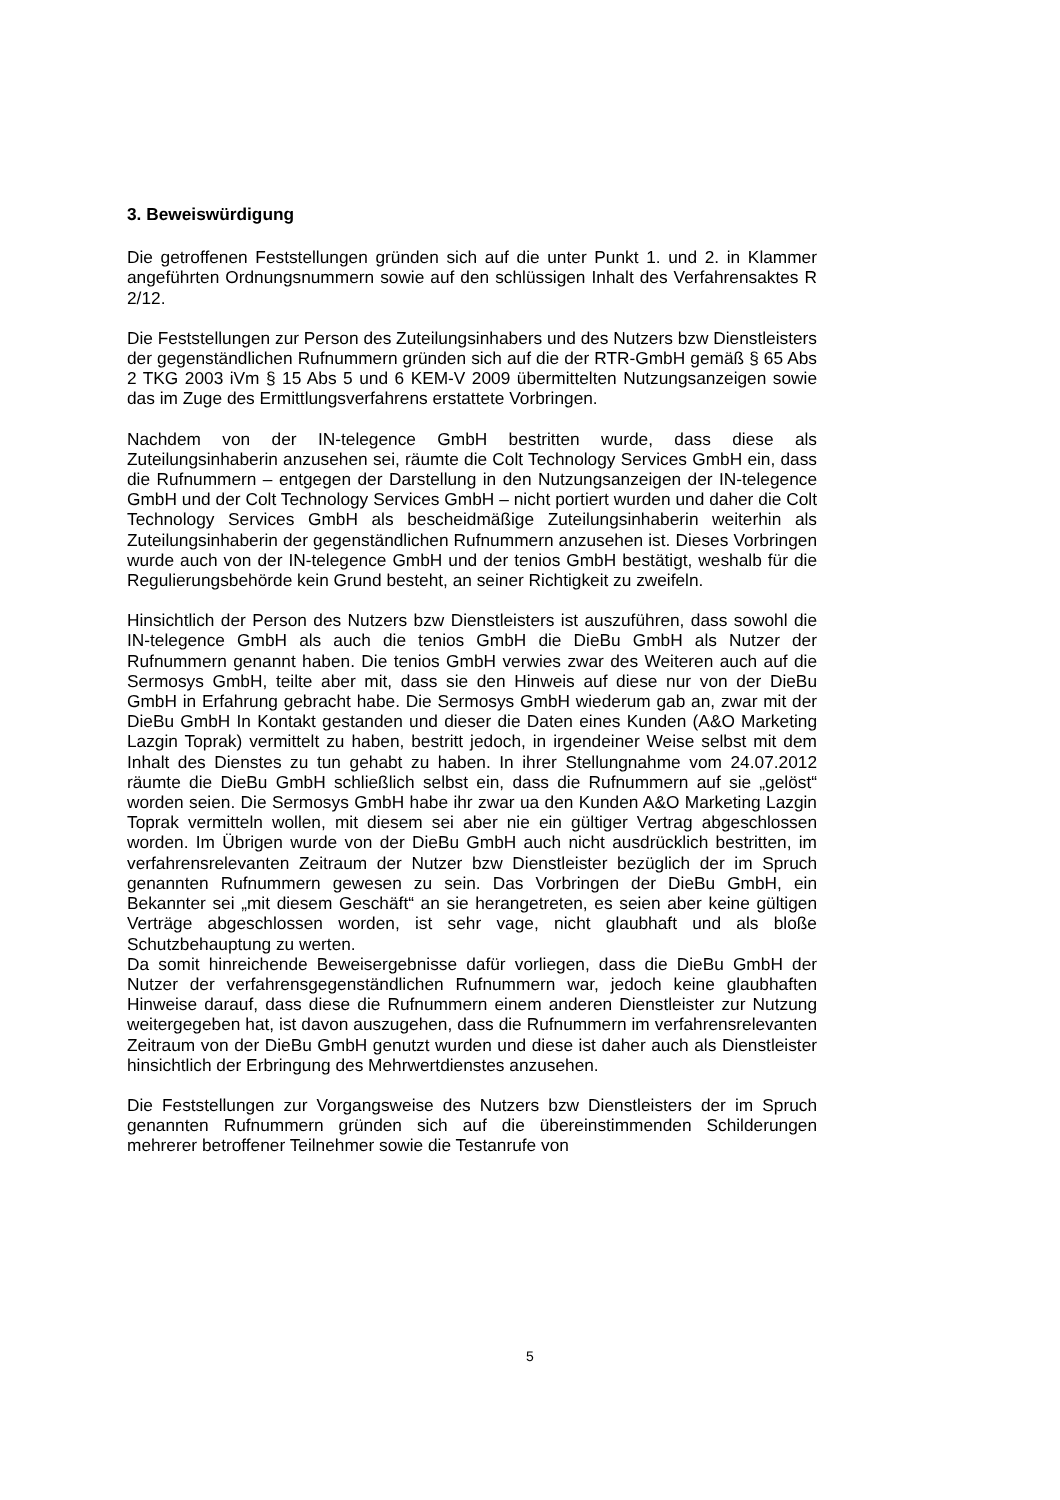3. Beweiswürdigung
Die getroffenen Feststellungen gründen sich auf die unter Punkt 1. und 2. in Klammer angeführten Ordnungsnummern sowie auf den schlüssigen Inhalt des Verfahrensaktes R 2/12.
Die Feststellungen zur Person des Zuteilungsinhabers und des Nutzers bzw Dienstleisters der gegenständlichen Rufnummern gründen sich auf die der RTR-GmbH gemäß § 65 Abs 2 TKG 2003 iVm § 15 Abs 5 und 6 KEM-V 2009 übermittelten Nutzungsanzeigen sowie das im Zuge des Ermittlungsverfahrens erstattete Vorbringen.
Nachdem von der IN-telegence GmbH bestritten wurde, dass diese als Zuteilungsinhaberin anzusehen sei, räumte die Colt Technology Services GmbH ein, dass die Rufnummern – entgegen der Darstellung in den Nutzungsanzeigen der IN-telegence GmbH und der Colt Technology Services GmbH – nicht portiert wurden und daher die Colt Technology Services GmbH als bescheidmäßige Zuteilungsinhaberin weiterhin als Zuteilungsinhaberin der gegenständlichen Rufnummern anzusehen ist. Dieses Vorbringen wurde auch von der IN-telegence GmbH und der tenios GmbH bestätigt, weshalb für die Regulierungsbehörde kein Grund besteht, an seiner Richtigkeit zu zweifeln.
Hinsichtlich der Person des Nutzers bzw Dienstleisters ist auszuführen, dass sowohl die IN-telegence GmbH als auch die tenios GmbH die DieBu GmbH als Nutzer der Rufnummern genannt haben. Die tenios GmbH verwies zwar des Weiteren auch auf die Sermosys GmbH, teilte aber mit, dass sie den Hinweis auf diese nur von der DieBu GmbH in Erfahrung gebracht habe. Die Sermosys GmbH wiederum gab an, zwar mit der DieBu GmbH In Kontakt gestanden und dieser die Daten eines Kunden (A&O Marketing Lazgin Toprak) vermittelt zu haben, bestritt jedoch, in irgendeiner Weise selbst mit dem Inhalt des Dienstes zu tun gehabt zu haben. In ihrer Stellungnahme vom 24.07.2012 räumte die DieBu GmbH schließlich selbst ein, dass die Rufnummern auf sie „gelöst“ worden seien. Die Sermosys GmbH habe ihr zwar ua den Kunden A&O Marketing Lazgin Toprak vermitteln wollen, mit diesem sei aber nie ein gültiger Vertrag abgeschlossen worden. Im Übrigen wurde von der DieBu GmbH auch nicht ausdrücklich bestritten, im verfahrensrelevanten Zeitraum der Nutzer bzw Dienstleister bezüglich der im Spruch genannten Rufnummern gewesen zu sein. Das Vorbringen der DieBu GmbH, ein Bekannter sei „mit diesem Geschäft“ an sie herangetreten, es seien aber keine gültigen Verträge abgeschlossen worden, ist sehr vage, nicht glaubhaft und als bloße Schutzbehauptung zu werten.
Da somit hinreichende Beweisergebnisse dafür vorliegen, dass die DieBu GmbH der Nutzer der verfahrensgegenständlichen Rufnummern war, jedoch keine glaubhaften Hinweise darauf, dass diese die Rufnummern einem anderen Dienstleister zur Nutzung weitergegeben hat, ist davon auszugehen, dass die Rufnummern im verfahrensrelevanten Zeitraum von der DieBu GmbH genutzt wurden und diese ist daher auch als Dienstleister hinsichtlich der Erbringung des Mehrwertdienstes anzusehen.
Die Feststellungen zur Vorgangsweise des Nutzers bzw Dienstleisters der im Spruch genannten Rufnummern gründen sich auf die übereinstimmenden Schilderungen mehrerer betroffener Teilnehmer sowie die Testanrufe von
5